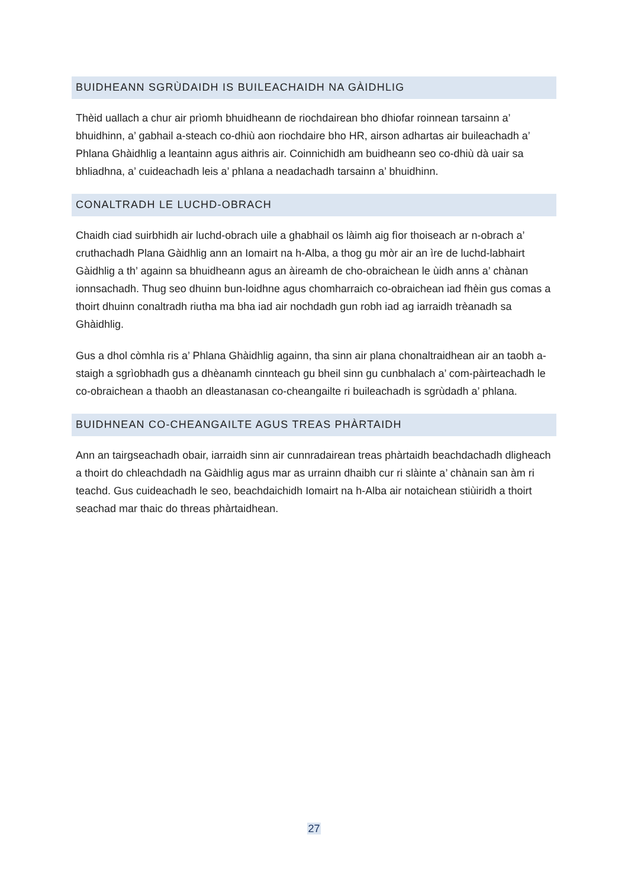BUIDHEANN SGRÙDAIDH IS BUILEACHAIDH NA GÀIDHLIG
Thèid uallach a chur air prìomh bhuidheann de riochdairean bho dhiofar roinnean tarsainn a’ bhuidhinn, a’ gabhail a-steach co-dhiù aon riochdaire bho HR, airson adhartas air buileachadh a’ Phlana Ghàidhlig a leantainn agus aithris air. Coinnichidh am buidheann seo co-dhiù dà uair sa bhliadhna, a’ cuideachadh leis a’ phlana a neadachadh tarsainn a’ bhuidhinn.
CONALTRADH LE LUCHD-OBRACH
Chaidh ciad suirbhidh air luchd-obrach uile a ghabhail os làimh aig fìor thoiseach ar n-obrach a’ cruthachadh Plana Gàidhlig ann an Iomairt na h-Alba, a thog gu mòr air an ìre de luchd-labhairt Gàidhlig a th’ againn sa bhuidheann agus an àireamh de cho-obraichean le ùidh anns a’ chànan ionnsachadh. Thug seo dhuinn bun-loidhne agus chomharraich co-obraichean iad fhèin gus comas a thoirt dhuinn conaltradh riutha ma bha iad air nochdadh gun robh iad ag iarraidh trèanadh sa Ghàidhlig.
Gus a dhol còmhla ris a’ Phlana Ghàidhlig againn, tha sinn air plana chonaltraidhean air an taobh a-staigh a sgrìobhadh gus a dhèanamh cinnteach gu bheil sinn gu cunbhalach a’ com-pàirteachadh le co-obraichean a thaobh an dleastanasan co-cheangailte ri buileachadh is sgrùdadh a’ phlana.
BUIDHNEAN CO-CHEANGAILTE AGUS TREAS PHÀRTAIDH
Ann an tairgseachadh obair, iarraidh sinn air cunnradairean treas phàrtaidh beachdachadh dligheach a thoirt do chleachdadh na Gàidhlig agus mar as urrainn dhaibh cur ri slàinte a’ chànain san àm ri teachd. Gus cuideachadh le seo, beachdaichidh Iomairt na h-Alba air notaichean stiùiridh a thoirt seachad mar thaic do threas phàrtaidhean.
27